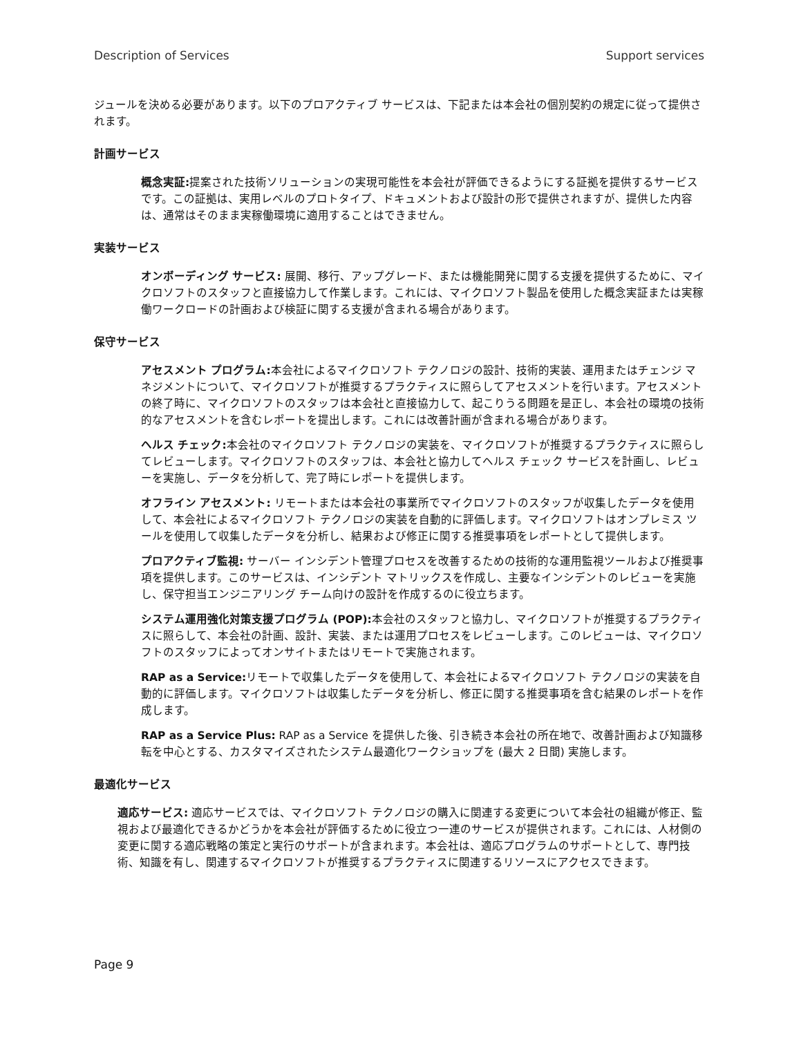Description of Services Support services
ジュールを決める必要があります。以下のプロアクティブ サービスは、下記または本会社の個別契約の規定に従って提供されます。
計画サービス
概念実証: 提案された技術ソリューションの実現可能性を本会社が評価できるようにする証拠を提供するサービスです。この証拠は、実用レベルのプロトタイプ、ドキュメントおよび設計の形で提供されますが、提供した内容は、通常はそのまま実稼働環境に適用することはできません。
実装サービス
オンボーディング サービス: 展開、移行、アップグレード、または機能開発に関する支援を提供するために、マイクロソフトのスタッフと直接協力して作業します。これには、マイクロソフト製品を使用した概念実証または実稼働ワークロードの計画および検証に関する支援が含まれる場合があります。
保守サービス
アセスメント プログラム: 本会社によるマイクロソフト テクノロジの設計、技術的実装、運用またはチェンジ マネジメントについて、マイクロソフトが推奨するプラクティスに照らしてアセスメントを行います。アセスメントの終了時に、マイクロソフトのスタッフは本会社と直接協力して、起こりうる問題を是正し、本会社の環境の技術的なアセスメントを含むレポートを提出します。これには改善計画が含まれる場合があります。
ヘルス チェック: 本会社のマイクロソフト テクノロジの実装を、マイクロソフトが推奨するプラクティスに照らしてレビューします。マイクロソフトのスタッフは、本会社と協力してヘルス チェック サービスを計画し、レビューを実施し、データを分析して、完了時にレポートを提供します。
オフライン アセスメント: リモートまたは本会社の事業所でマイクロソフトのスタッフが収集したデータを使用して、本会社によるマイクロソフト テクノロジの実装を自動的に評価します。マイクロソフトはオンプレミス ツールを使用して収集したデータを分析し、結果および修正に関する推奨事項をレポートとして提供します。
プロアクティブ監視: サーバー インシデント管理プロセスを改善するための技術的な運用監視ツールおよび推奨事項を提供します。このサービスは、インシデント マトリックスを作成し、主要なインシデントのレビューを実施し、保守担当エンジニアリング チーム向けの設計を作成するのに役立ちます。
システム運用強化対策支援プログラム (POP): 本会社のスタッフと協力し、マイクロソフトが推奨するプラクティスに照らして、本会社の計画、設計、実装、または運用プロセスをレビューします。このレビューは、マイクロソフトのスタッフによってオンサイトまたはリモートで実施されます。
RAP as a Service: リモートで収集したデータを使用して、本会社によるマイクロソフト テクノロジの実装を自動的に評価します。マイクロソフトは収集したデータを分析し、修正に関する推奨事項を含む結果のレポートを作成します。
RAP as a Service Plus: RAP as a Service を提供した後、引き続き本会社の所在地で、改善計画および知識移転を中心とする、カスタマイズされたシステム最適化ワークショップを (最大 2 日間) 実施します。
最適化サービス
適応サービス: 適応サービスでは、マイクロソフト テクノロジの購入に関連する変更について本会社の組織が修正、監視および最適化できるかどうかを本会社が評価するために役立つ一連のサービスが提供されます。これには、人材側の変更に関する適応戦略の策定と実行のサポートが含まれます。本会社は、適応プログラムのサポートとして、専門技術、知識を有し、関連するマイクロソフトが推奨するプラクティスに関連するリソースにアクセスできます。
Page 9